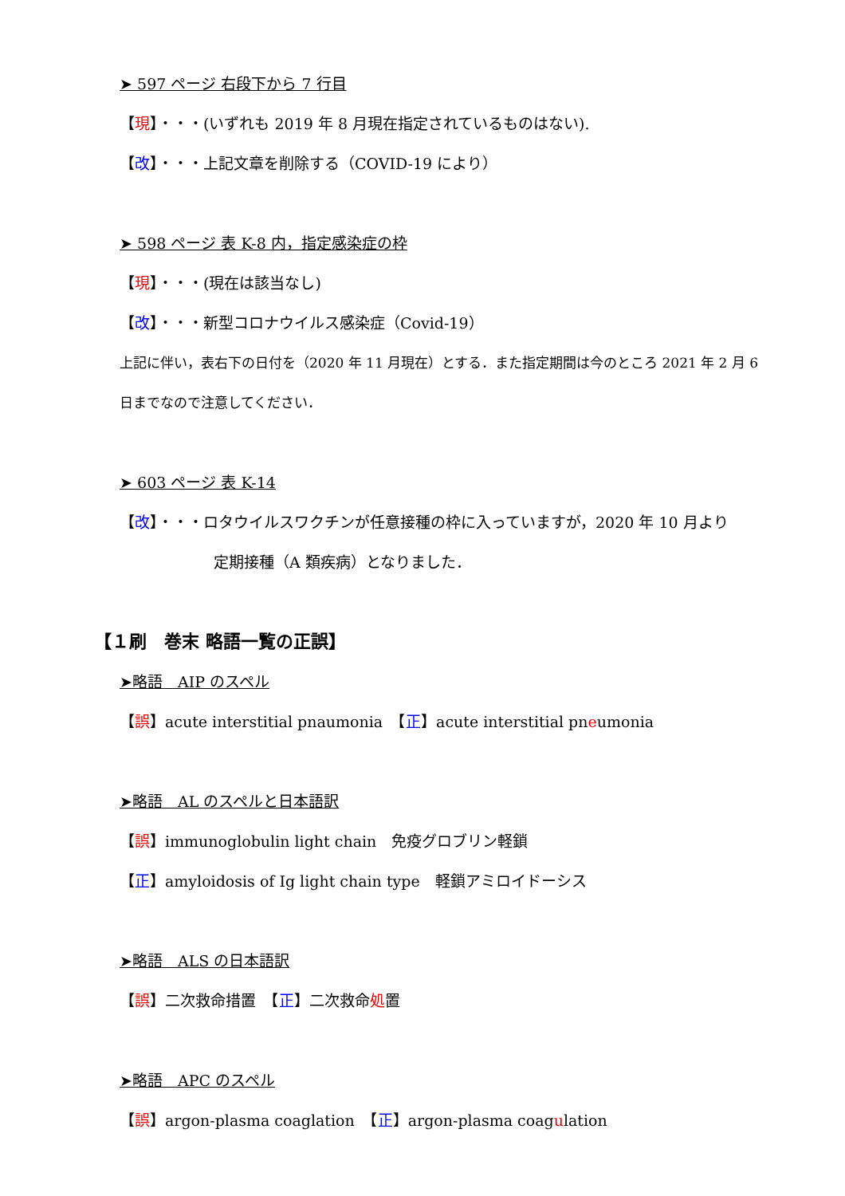➤ 597 ページ 右段下から 7 行目
【現】・・・(いずれも 2019 年 8 月現在指定されているものはない).
【改】・・・上記文章を削除する（COVID-19 により）
➤ 598 ページ 表 K-8 内，指定感染症の枠
【現】・・・(現在は該当なし)
【改】・・・新型コロナウイルス感染症（Covid-19）
上記に伴い，表右下の日付を（2020 年 11 月現在）とする．また指定期間は今のところ 2021 年 2 月 6
日までなので注意してください．
➤ 603 ページ 表 K-14
【改】・・・ロタウイルスワクチンが任意接種の枠に入っていますが，2020 年 10 月より
定期接種（A 類疾病）となりました．
【１刷　巻末 略語一覧の正誤】
➤略語　AIP のスペル
【誤】acute interstitial pnaumonia　【正】acute interstitial pneumonia
➤略語　AL のスペルと日本語訳
【誤】immunoglobulin light chain　免疫グロブリン軽鎖
【正】amyloidosis of Ig light chain type　軽鎖アミロイドーシス
➤略語　ALS の日本語訳
【誤】二次救命措置　【正】二次救命処置
➤略語　APC のスペル
【誤】argon-plasma coaglation　【正】argon-plasma coagulation